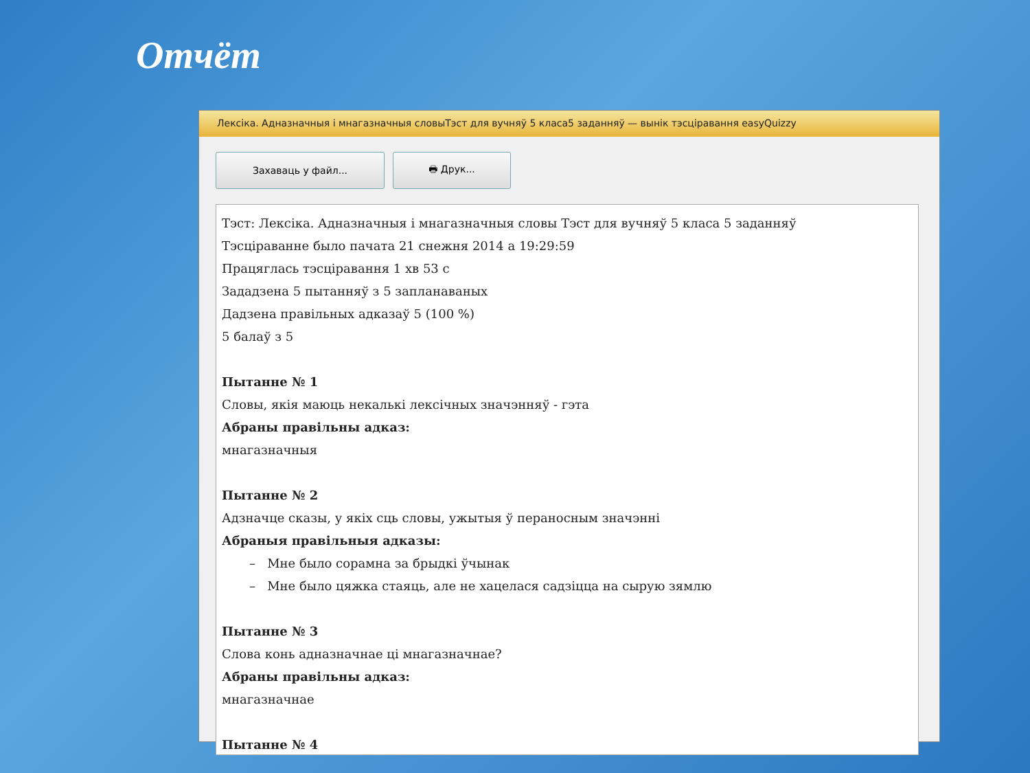Отчёт
Лексіка. Аднaзначныя і мнагазначныя словыТэст для вучняў 5 класа5 заданняў — вынік тэсціравання easyQuizzy
Захаваць у файл... 🖶 Друк...
Тэст: Лексіка. Аднaзначныя і мнагазначныя словы Тэст для вучняў 5 класа 5 заданняў
Тэсціраванне было пачата 21 снежня 2014 а 19:29:59
Працяглась тэсціравання 1 хв 53 с
Зададзена 5 пытанняў з 5 запланаваных
Дадзена правільных адказаў 5 (100 %)
5 балаў з 5
Пытанне № 1
Словы, якія маюць некалькі лексічных значэнняў - гэта
Абраны правільны адказ:
мнагазначныя
Пытанне № 2
Адзначце сказы, у якіх сць словы, ужытыя ў пераносным значэнні
Абраныя правільныя адказы:
– Мне было сорамна за брыдкі ўчынак
– Мне было цяжка стаяць, але не хацелася садзіцца на сырую зямлю
Пытанне № 3
Слова конь аднaзначнае ці мнагазначнае?
Абраны правільны адказ:
мнагазначнае
Пытанне № 4